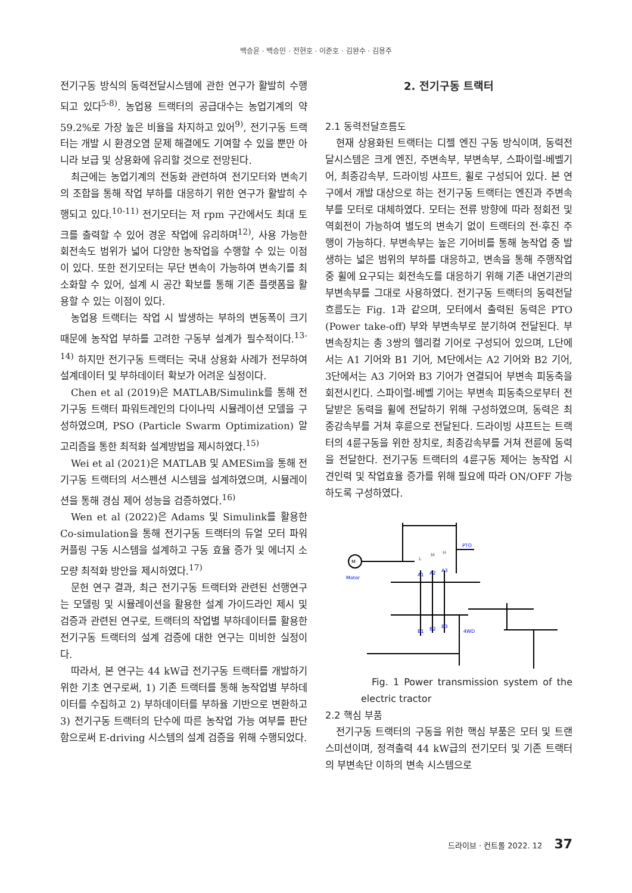백승윤 · 백승민 · 전현호 · 이준호 · 김완수 · 김용주
전기구동 방식의 동력전달시스템에 관한 연구가 활발히 수행되고 있다<sup>5-8)</sup>. 농업용 트랙터의 공급대수는 농업기계의 약 59.2%로 가장 높은 비율을 차지하고 있어<sup>9)</sup>, 전기구동 트랙터는 개발 시 환경오염 문제 해결에도 기여할 수 있을 뿐만 아니라 보급 및 상용화에 유리할 것으로 전망된다.
최근에는 농업기계의 전동화 관련하여 전기모터와 변속기의 조합을 통해 작업 부하를 대응하기 위한 연구가 활발히 수행되고 있다.<sup>10-11)</sup> 전기모터는 저 rpm 구간에서도 최대 토크를 출력할 수 있어 경운 작업에 유리하며<sup>12)</sup>, 사용 가능한 회전속도 범위가 넓어 다양한 농작업을 수행할 수 있는 이점이 있다. 또한 전기모터는 무단 변속이 가능하여 변속기를 최소화할 수 있어, 설계 시 공간 확보를 통해 기존 플랫폼을 활용할 수 있는 이점이 있다.
농업용 트랙터는 작업 시 발생하는 부하의 변동폭이 크기 때문에 농작업 부하를 고려한 구동부 설계가 필수적이다.<sup>13-14)</sup> 하지만 전기구동 트랙터는 국내 상용화 사례가 전무하여 설계데이터 및 부하데이터 확보가 어려운 실정이다.
Chen et al (2019)은 MATLAB/Simulink를 통해 전기구동 트랙터 파워트레인의 다이나믹 시뮬레이션 모델을 구성하였으며, PSO (Particle Swarm Optimization) 알고리즘을 통한 최적화 설계방법을 제시하였다.<sup>15)</sup>
Wei et al (2021)은 MATLAB 및 AMESim을 통해 전기구동 트랙터의 서스펜션 시스템을 설계하였으며, 시뮬레이션을 통해 경심 제어 성능을 검증하였다.<sup>16)</sup>
Wen et al (2022)은 Adams 및 Simulink를 활용한 Co-simulation을 통해 전기구동 트랙터의 듀얼 모터 파워 커플링 구동 시스템을 설계하고 구동 효율 증가 및 에너지 소모량 최적화 방안을 제시하였다.<sup>17)</sup>
문헌 연구 결과, 최근 전기구동 트랙터와 관련된 선행연구는 모델링 및 시뮬레이션을 활용한 설계 가이드라인 제시 및 검증과 관련된 연구로, 트랙터의 작업별 부하데이터를 활용한 전기구동 트랙터의 설계 검증에 대한 연구는 미비한 실정이다.
따라서, 본 연구는 44 kW급 전기구동 트랙터를 개발하기 위한 기초 연구로써, 1) 기존 트랙터를 통해 농작업별 부하데이터를 수집하고 2) 부하데이터를 부하율 기반으로 변환하고 3) 전기구동 트랙터의 단수에 따른 농작업 가능 여부를 판단함으로써 E-driving 시스템의 설계 검증을 위해 수행되었다.
2. 전기구동 트랙터
2.1 동력전달흐름도
현재 상용화된 트랙터는 디젤 엔진 구동 방식이며, 동력전달시스템은 크게 엔진, 주변속부, 부변속부, 스파이럴-베벨기어, 최종감속부, 드라이빙 샤프트, 휠로 구성되어 있다. 본 연구에서 개발 대상으로 하는 전기구동 트랙터는 엔진과 주변속부를 모터로 대체하였다. 모터는 전류 방향에 따라 정회전 및 역회전이 가능하여 별도의 변속기 없이 트랙터의 전·후진 주행이 가능하다. 부변속부는 높은 기어비를 통해 농작업 중 발생하는 넓은 범위의 부하를 대응하고, 변속을 통해 주행작업 중 휠에 요구되는 회전속도를 대응하기 위해 기존 내연기관의 부변속부를 그대로 사용하였다. 전기구동 트랙터의 동력전달흐름도는 Fig. 1과 같으며, 모터에서 출력된 동력은 PTO (Power take-off) 부와 부변속부로 분기하여 전달된다. 부변속장치는 총 3쌍의 헬리컬 기어로 구성되어 있으며, L단에서는 A1 기어와 B1 기어, M단에서는 A2 기어와 B2 기어, 3단에서는 A3 기어와 B3 기어가 연결되어 부변속 피동축을 회전시킨다. 스파이럴-베벨 기어는 부변속 피동축으로부터 전달받은 동력을 휠에 전달하기 위해 구성하였으며, 동력은 최종감속부를 거쳐 후륜으로 전달된다. 드라이빙 샤프트는 트랙터의 4륜구동을 위한 장치로, 최종감속부를 거쳐 전륜에 동력을 전달한다. 전기구동 트랙터의 4륜구동 제어는 농작업 시 견인력 및 작업효율 증가를 위해 필요에 따라 ON/OFF 가능하도록 구성하였다.
M
Motor
PTO
4WD
A1
A2
A3
B1
B2
B3
L
M
H
Fig. 1 Power transmission system of the electric tractor
2.2 핵심 부품
전기구동 트랙터의 구동을 위한 핵심 부품은 모터 및 트랜스미션이며, 정격출력 44 kW급의 전기모터 및 기존 트랙터의 부변속단 이하의 변속 시스템으로
드라이브 · 컨트롤 2022. 12 37